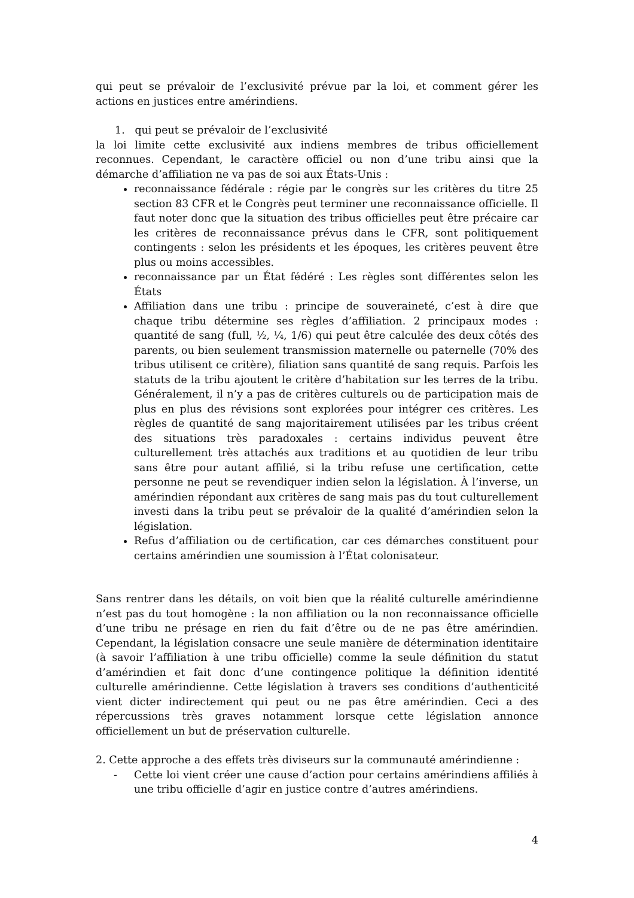qui peut se prévaloir de l’exclusivité prévue par la loi, et comment gérer les actions en justices entre amérindiens.
1. qui peut se prévaloir de l’exclusivité
la loi limite cette exclusivité aux indiens membres de tribus officiellement reconnues. Cependant, le caractère officiel ou non d’une tribu ainsi que la démarche d’affiliation ne va pas de soi aux États-Unis :
reconnaissance fédérale : régie par le congrès sur les critères du titre 25 section 83 CFR et le Congrès peut terminer une reconnaissance officielle. Il faut noter donc que la situation des tribus officielles peut être précaire car les critères de reconnaissance prévus dans le CFR, sont politiquement contingents : selon les présidents et les époques, les critères peuvent être plus ou moins accessibles.
reconnaissance par un État fédéré : Les règles sont différentes selon les États
Affiliation dans une tribu : principe de souveraineté, c’est à dire que chaque tribu détermine ses règles d’affiliation. 2 principaux modes : quantité de sang (full, ½, ¼, 1/6) qui peut être calculée des deux côtés des parents, ou bien seulement transmission maternelle ou paternelle (70% des tribus utilisent ce critère), filiation sans quantité de sang requis. Parfois les statuts de la tribu ajoutent le critère d’habitation sur les terres de la tribu. Généralement, il n’y a pas de critères culturels ou de participation mais de plus en plus des révisions sont explorées pour intégrer ces critères. Les règles de quantité de sang majoritairement utilisées par les tribus créent des situations très paradoxales : certains individus peuvent être culturellement très attachés aux traditions et au quotidien de leur tribu sans être pour autant affilié, si la tribu refuse une certification, cette personne ne peut se revendiquer indien selon la législation. À l’inverse, un amérindien répondant aux critères de sang mais pas du tout culturellement investi dans la tribu peut se prévaloir de la qualité d’amérindien selon la législation.
Refus d’affiliation ou de certification, car ces démarches constituent pour certains amérindien une soumission à l’État colonisateur.
Sans rentrer dans les détails, on voit bien que la réalité culturelle amérindienne n’est pas du tout homogène : la non affiliation ou la non reconnaissance officielle d’une tribu ne présage en rien du fait d’être ou de ne pas être amérindien. Cependant, la législation consacre une seule manière de détermination identitaire (à savoir l’affiliation à une tribu officielle) comme la seule définition du statut d’amérindien et fait donc d’une contingence politique la définition identité culturelle amérindienne. Cette législation à travers ses conditions d’authenticité vient dicter indirectement qui peut ou ne pas être amérindien. Ceci a des répercussions très graves notamment lorsque cette législation annonce officiellement un but de préservation culturelle.
2. Cette approche a des effets très diviseurs sur la communauté amérindienne :
- Cette loi vient créer une cause d’action pour certains amérindiens affiliés à une tribu officielle d’agir en justice contre d’autres amérindiens.
4